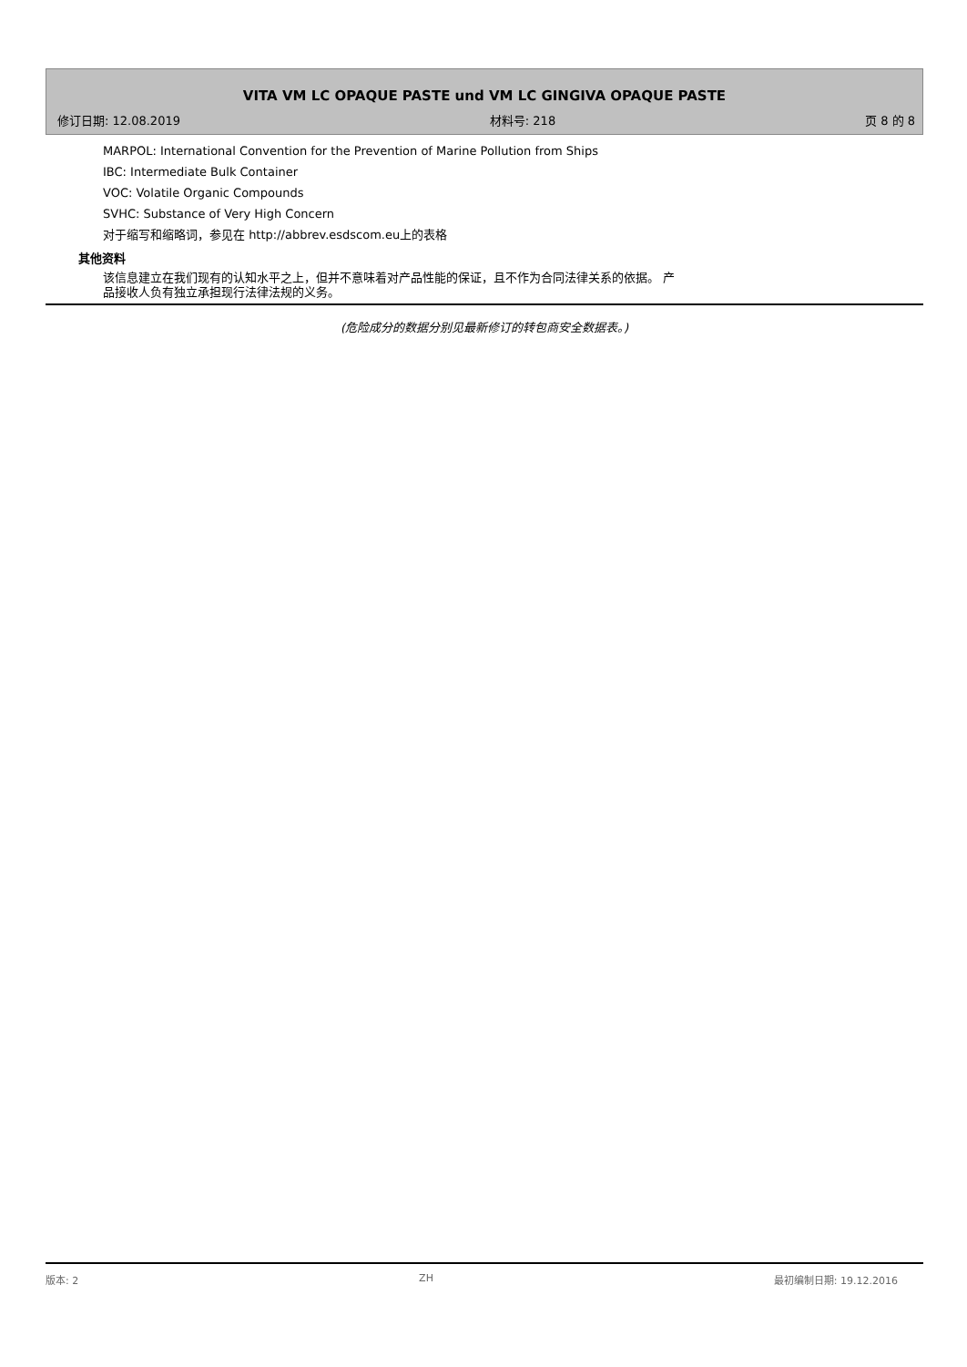VITA VM LC OPAQUE PASTE und VM LC GINGIVA OPAQUE PASTE
修订日期: 12.08.2019 材料号: 218 页 8 的 8
MARPOL: International Convention for the Prevention of Marine Pollution from Ships
IBC: Intermediate Bulk Container
VOC: Volatile Organic Compounds
SVHC: Substance of Very High Concern
对于缩写和缩略词，参见在 http://abbrev.esdscom.eu上的表格
其他资料
该信息建立在我们现有的认知水平之上，但并不意味着对产品性能的保证，且不作为合同法律关系的依据。 产
品接收人负有独立承担现行法律法规的义务。
(危险成分的数据分别见最新修订的转包商安全数据表。)
版本: 2 ZH 最初编制日期: 19.12.2016